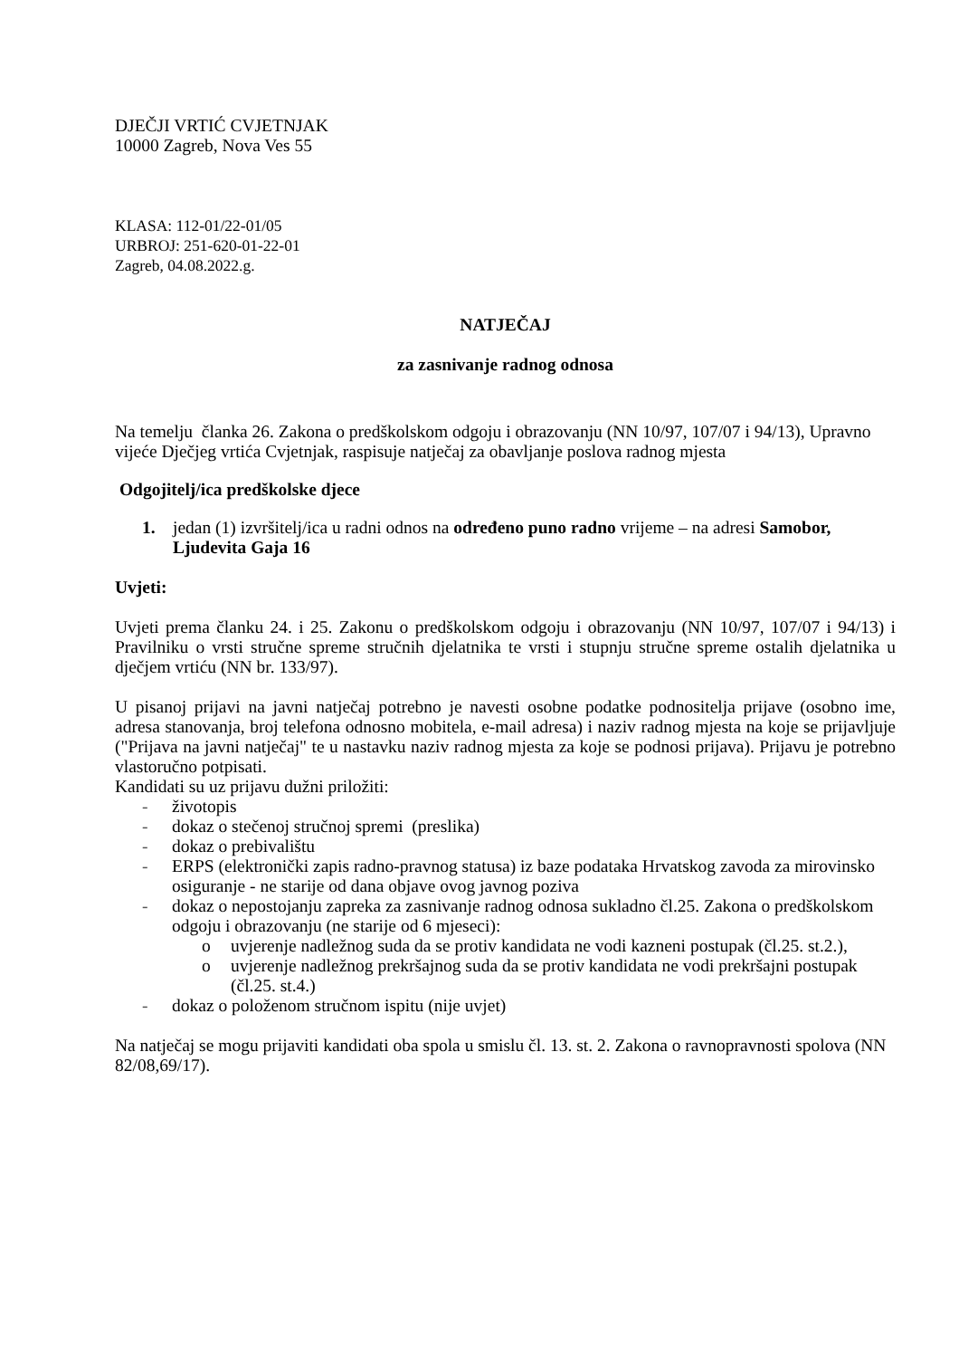DJEČJI VRTIĆ CVJETNJAK
10000 Zagreb, Nova Ves 55
KLASA: 112-01/22-01/05
URBROJ: 251-620-01-22-01
Zagreb, 04.08.2022.g.
NATJEČAJ
za zasnivanje radnog odnosa
Na temelju članka 26. Zakona o predškolskom odgoju i obrazovanju (NN 10/97, 107/07 i 94/13), Upravno vijeće Dječjeg vrtića Cvjetnjak, raspisuje natječaj za obavljanje poslova radnog mjesta
Odgojitelj/ica predškolske djece
1. jedan (1) izvršitelj/ica u radni odnos na određeno puno radno vrijeme – na adresi Samobor, Ljudevita Gaja 16
Uvjeti:
Uvjeti prema članku 24. i 25. Zakonu o predškolskom odgoju i obrazovanju (NN 10/97, 107/07 i 94/13) i Pravilniku o vrsti stručne spreme stručnih djelatnika te vrsti i stupnju stručne spreme ostalih djelatnika u dječjem vrtiću (NN br. 133/97).
U pisanoj prijavi na javni natječaj potrebno je navesti osobne podatke podnositelja prijave (osobno ime, adresa stanovanja, broj telefona odnosno mobitela, e-mail adresa) i naziv radnog mjesta na koje se prijavljuje ("Prijava na javni natječaj" te u nastavku naziv radnog mjesta za koje se podnosi prijava). Prijavu je potrebno vlastoručno potpisati.
Kandidati su uz prijavu dužni priložiti:
- životopis
- dokaz o stečenoj stručnoj spremi (preslika)
- dokaz o prebivalištu
- ERPS (elektronički zapis radno-pravnog statusa) iz baze podataka Hrvatskog zavoda za mirovinsko osiguranje - ne starije od dana objave ovog javnog poziva
- dokaz o nepostojanju zapreka za zasnivanje radnog odnosa sukladno čl.25. Zakona o predškolskom odgoju i obrazovanju (ne starije od 6 mjeseci):
o uvjerenje nadležnog suda da se protiv kandidata ne vodi kazneni postupak (čl.25. st.2.),
o uvjerenje nadležnog prekršajnog suda da se protiv kandidata ne vodi prekršajni postupak (čl.25. st.4.)
- dokaz o položenom stručnom ispitu (nije uvjet)
Na natječaj se mogu prijaviti kandidati oba spola u smislu čl. 13. st. 2. Zakona o ravnopravnosti spolova (NN 82/08,69/17).